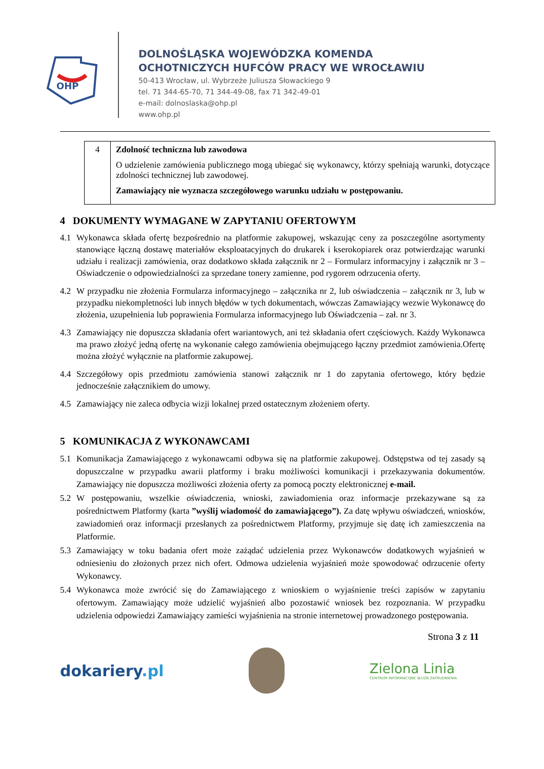OHP
DOLNOŚLĄSKA WOJEWÓDZKA KOMENDA
OCHOTNICZYCH HUFCÓW PRACY WE WROCŁAWIU
50-413 Wrocław, ul. Wybrzeże Juliusza Słowackiego 9
tel. 71 344-65-70, 71 344-49-08, fax 71 342-49-01
e-mail: dolnoslaska@ohp.pl
www.ohp.pl
| 4 | Zdolność techniczna lub zawodowa O udzielenie zamówienia publicznego mogą ubiegać się wykonawcy, którzy spełniają warunki, dotyczące zdolności technicznej lub zawodowej. Zamawiający nie wyznacza szczegółowego warunku udziału w postępowaniu. |
4 DOKUMENTY WYMAGANE W ZAPYTANIU OFERTOWYM
4.1 Wykonawca składa ofertę bezpośrednio na platformie zakupowej, wskazując ceny za poszczególne asortymenty stanowiące łączną dostawę materiałów eksploatacyjnych do drukarek i kserokopiarek oraz potwierdzając warunki udziału i realizacji zamówienia, oraz dodatkowo składa załącznik nr 2 – Formularz informacyjny i załącznik nr 3 – Oświadczenie o odpowiedzialności za sprzedane tonery zamienne, pod rygorem odrzucenia oferty.
4.2 W przypadku nie złożenia Formularza informacyjnego – załącznika nr 2, lub oświadczenia – załącznik nr 3, lub w przypadku niekompletności lub innych błędów w tych dokumentach, wówczas Zamawiający wezwie Wykonawcę do złożenia, uzupełnienia lub poprawienia Formularza informacyjnego lub Oświadczenia – zał. nr 3.
4.3 Zamawiający nie dopuszcza składania ofert wariantowych, ani też składania ofert częściowych. Każdy Wykonawca ma prawo złożyć jedną ofertę na wykonanie całego zamówienia obejmującego łączny przedmiot zamówienia.Ofertę można złożyć wyłącznie na platformie zakupowej.
4.4 Szczegółowy opis przedmiotu zamówienia stanowi załącznik nr 1 do zapytania ofertowego, który będzie jednocześnie załącznikiem do umowy.
4.5 Zamawiający nie zaleca odbycia wizji lokalnej przed ostatecznym złożeniem oferty.
5 KOMUNIKACJA Z WYKONAWCAMI
5.1 Komunikacja Zamawiającego z wykonawcami odbywa się na platformie zakupowej. Odstępstwa od tej zasady są dopuszczalne w przypadku awarii platformy i braku możliwości komunikacji i przekazywania dokumentów. Zamawiający nie dopuszcza możliwości złożenia oferty za pomocą poczty elektronicznej e-mail.
5.2 W postępowaniu, wszelkie oświadczenia, wnioski, zawiadomienia oraz informacje przekazywane są za pośrednictwem Platformy (karta ”wyślij wiadomość do zamawiającego”). Za datę wpływu oświadczeń, wniosków, zawiadomień oraz informacji przesłanych za pośrednictwem Platformy, przyjmuje się datę ich zamieszczenia na Platformie.
5.3 Zamawiający w toku badania ofert może zażądać udzielenia przez Wykonawców dodatkowych wyjaśnień w odniesieniu do złożonych przez nich ofert. Odmowa udzielenia wyjaśnień może spowodować odrzucenie oferty Wykonawcy.
5.4 Wykonawca może zwrócić się do Zamawiającego z wnioskiem o wyjaśnienie treści zapisów w zapytaniu ofertowym. Zamawiający może udzielić wyjaśnień albo pozostawić wniosek bez rozpoznania. W przypadku udzielenia odpowiedzi Zamawiający zamieści wyjaśnienia na stronie internetowej prowadzonego postępowania.
Strona 3 z 11
dokariery.pl
Zielona Linia
CENTRUM INFORMACYJNE SŁUŻB ZATRUDNIENIA